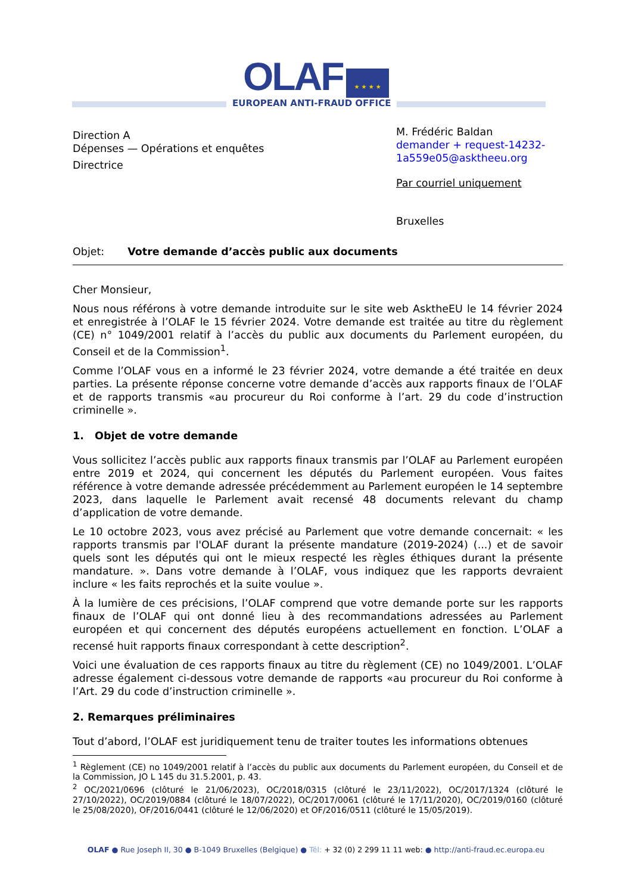OLAF ★ ★ ★ ★
EUROPEAN ANTI-FRAUD OFFICE
Direction A
Dépenses — Opérations et enquêtes
Directrice
M. Frédéric Baldan
demander + request-14232-1a559e05@asktheeu.org
Par courriel uniquement
Bruxelles
Objet: Votre demande d’accès public aux documents
Cher Monsieur,
Nous nous référons à votre demande introduite sur le site web AsktheEU le 14 février 2024 et enregistrée à l’OLAF le 15 février 2024. Votre demande est traitée au titre du règlement (CE) n° 1049/2001 relatif à l’accès du public aux documents du Parlement européen, du Conseil et de la Commission<sup>1</sup>.
Comme l’OLAF vous en a informé le 23 février 2024, votre demande a été traitée en deux parties. La présente réponse concerne votre demande d’accès aux rapports finaux de l’OLAF et de rapports transmis «au procureur du Roi conforme à l’art. 29 du code d’instruction criminelle ».
1. Objet de votre demande
Vous sollicitez l’accès public aux rapports finaux transmis par l’OLAF au Parlement européen entre 2019 et 2024, qui concernent les députés du Parlement européen. Vous faites référence à votre demande adressée précédemment au Parlement européen le 14 septembre 2023, dans laquelle le Parlement avait recensé 48 documents relevant du champ d’application de votre demande.
Le 10 octobre 2023, vous avez précisé au Parlement que votre demande concernait: « les rapports transmis par l'OLAF durant la présente mandature (2019-2024) (...) et de savoir quels sont les députés qui ont le mieux respecté les règles éthiques durant la présente mandature. ». Dans votre demande à l’OLAF, vous indiquez que les rapports devraient inclure « les faits reprochés et la suite voulue ».
À la lumière de ces précisions, l’OLAF comprend que votre demande porte sur les rapports finaux de l’OLAF qui ont donné lieu à des recommandations adressées au Parlement européen et qui concernent des députés européens actuellement en fonction. L’OLAF a recensé huit rapports finaux correspondant à cette description<sup>2</sup>.
Voici une évaluation de ces rapports finaux au titre du règlement (CE) no 1049/2001. L’OLAF adresse également ci-dessous votre demande de rapports «au procureur du Roi conforme à l’Art. 29 du code d’instruction criminelle ».
2. Remarques préliminaires
Tout d’abord, l’OLAF est juridiquement tenu de traiter toutes les informations obtenues
<sup>1</sup> Règlement (CE) no 1049/2001 relatif à l’accès du public aux documents du Parlement européen, du Conseil et de la Commission, JO L 145 du 31.5.2001, p. 43.
<sup>2</sup> OC/2021/0696 (clôturé le 21/06/2023), OC/2018/0315 (clôturé le 23/11/2022), OC/2017/1324 (clôturé le 27/10/2022), OC/2019/0884 (clôturé le 18/07/2022), OC/2017/0061 (clôturé le 17/11/2020), OC/2019/0160 (clôturé le 25/08/2020), OF/2016/0441 (clôturé le 12/06/2020) et OF/2016/0511 (clôturé le 15/05/2019).
OLAF ● Rue Joseph II, 30 ● B-1049 Bruxelles (Belgique) ● Tél: + 32 (0) 2 299 11 11 web: ● http://anti-fraud.ec.europa.eu